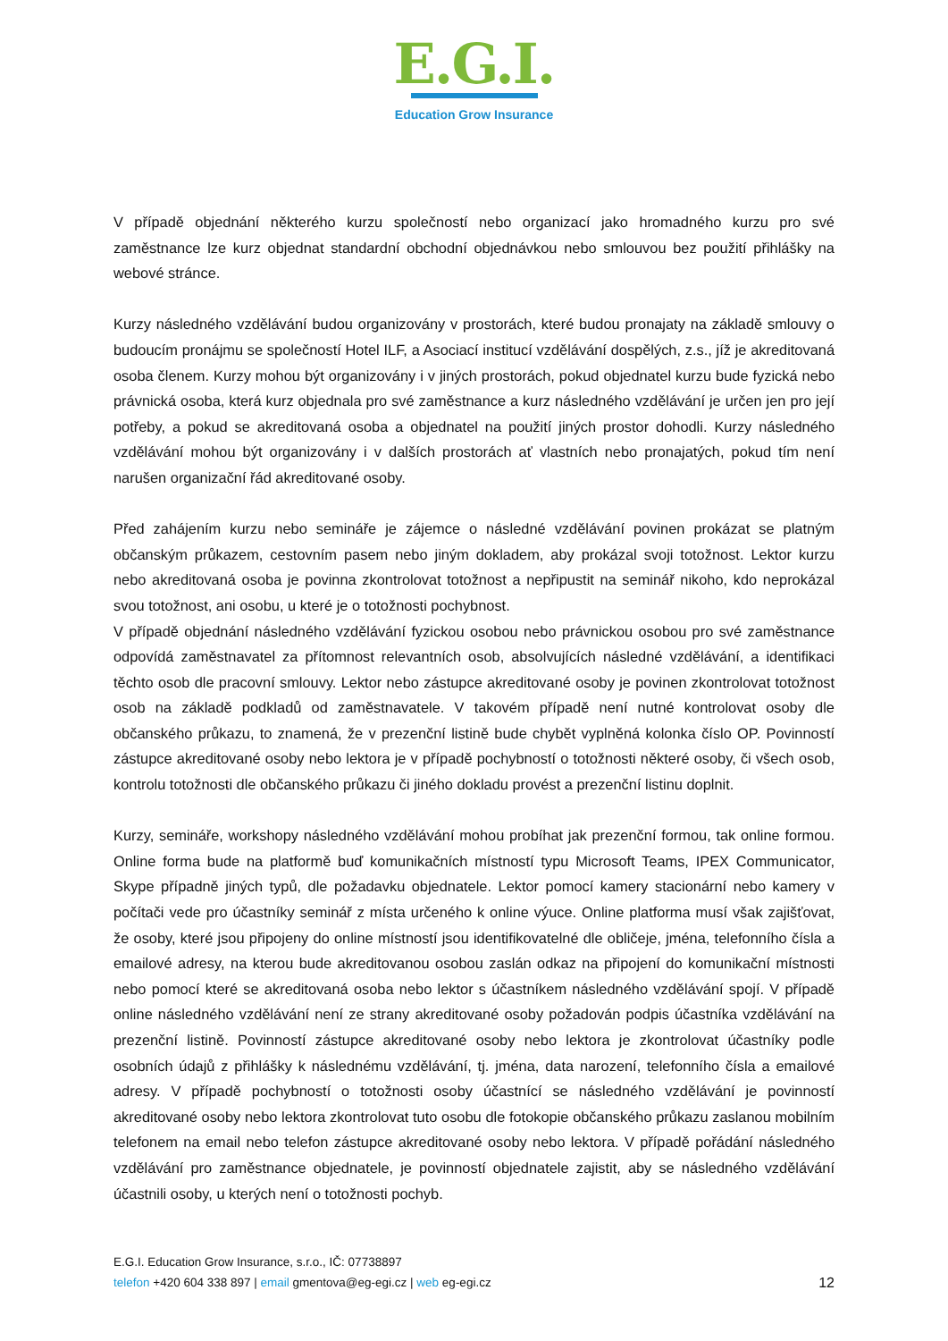E.G.I.
Education Grow Insurance
V případě objednání některého kurzu společností nebo organizací jako hromadného kurzu pro své zaměstnance lze kurz objednat standardní obchodní objednávkou nebo smlouvou bez použití přihlášky na webové stránce.
Kurzy následného vzdělávání budou organizovány v prostorách, které budou pronajaty na základě smlouvy o budoucím pronájmu se společností Hotel ILF, a Asociací institucí vzdělávání dospělých, z.s., jíž je akreditovaná osoba členem. Kurzy mohou být organizovány i v jiných prostorách, pokud objednatel kurzu bude fyzická nebo právnická osoba, která kurz objednala pro své zaměstnance a kurz následného vzdělávání je určen jen pro její potřeby, a pokud se akreditovaná osoba a objednatel na použití jiných prostor dohodli. Kurzy následného vzdělávání mohou být organizovány i v dalších prostorách ať vlastních nebo pronajatých, pokud tím není narušen organizační řád akreditované osoby.
Před zahájením kurzu nebo semináře je zájemce o následné vzdělávání povinen prokázat se platným občanským průkazem, cestovním pasem nebo jiným dokladem, aby prokázal svoji totožnost. Lektor kurzu nebo akreditovaná osoba je povinna zkontrolovat totožnost a nepřipustit na seminář nikoho, kdo neprokázal svou totožnost, ani osobu, u které je o totožnosti pochybnost.
V případě objednání následného vzdělávání fyzickou osobou nebo právnickou osobou pro své zaměstnance odpovídá zaměstnavatel za přítomnost relevantních osob, absolvujících následné vzdělávání, a identifikaci těchto osob dle pracovní smlouvy. Lektor nebo zástupce akreditované osoby je povinen zkontrolovat totožnost osob na základě podkladů od zaměstnavatele. V takovém případě není nutné kontrolovat osoby dle občanského průkazu, to znamená, že v prezenční listině bude chybět vyplněná kolonka číslo OP. Povinností zástupce akreditované osoby nebo lektora je v případě pochybností o totožnosti některé osoby, či všech osob, kontrolu totožnosti dle občanského průkazu či jiného dokladu provést a prezenční listinu doplnit.
Kurzy, semináře, workshopy následného vzdělávání mohou probíhat jak prezenční formou, tak online formou. Online forma bude na platformě buď komunikačních místností typu Microsoft Teams, IPEX Communicator, Skype případně jiných typů, dle požadavku objednatele. Lektor pomocí kamery stacionární nebo kamery v počítači vede pro účastníky seminář z místa určeného k online výuce. Online platforma musí však zajišťovat, že osoby, které jsou připojeny do online místností jsou identifikovatelné dle obličeje, jména, telefonního čísla a emailové adresy, na kterou bude akreditovanou osobou zaslán odkaz na připojení do komunikační místnosti nebo pomocí které se akreditovaná osoba nebo lektor s účastníkem následného vzdělávání spojí. V případě online následného vzdělávání není ze strany akreditované osoby požadován podpis účastníka vzdělávání na prezenční listině. Povinností zástupce akreditované osoby nebo lektora je zkontrolovat účastníky podle osobních údajů z přihlášky k následnému vzdělávání, tj. jména, data narození, telefonního čísla a emailové adresy. V případě pochybností o totožnosti osoby účastnící se následného vzdělávání je povinností akreditované osoby nebo lektora zkontrolovat tuto osobu dle fotokopie občanského průkazu zaslanou mobilním telefonem na email nebo telefon zástupce akreditované osoby nebo lektora. V případě pořádání následného vzdělávání pro zaměstnance objednatele, je povinností objednatele zajistit, aby se následného vzdělávání účastnili osoby, u kterých není o totožnosti pochyb.
E.G.I. Education Grow Insurance, s.r.o., IČ: 07738897
12 telefon +420 604 338 897 | email gmentova@eg-egi.cz | web eg-egi.cz